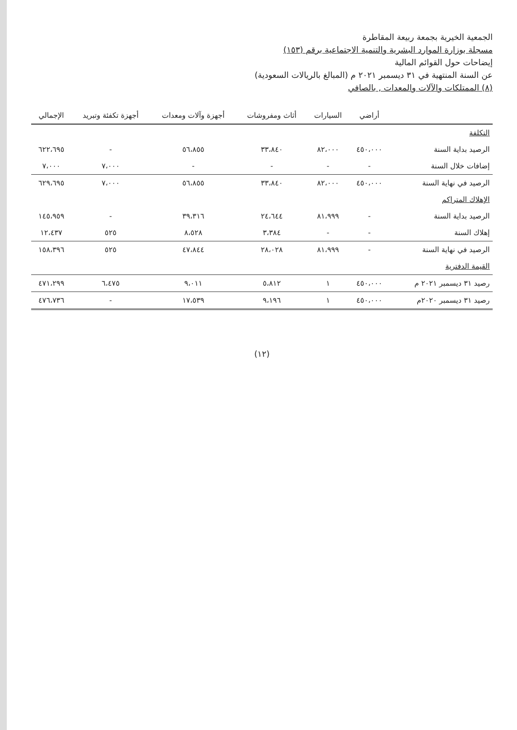الجمعية الخيرية بجمعة ربيعة المقاطرة
مسجلة بوزارة الموارد البشرية والتنمية الاجتماعية برقم (١٥٣)
إيضاحات حول القوائم المالية
عن السنة المنتهية في ٣١ ديسمبر ٢٠٢١ م (المبالغ بالريالات السعودية)
(٨) الممتلكات والآلات والمعدات , بالصافي
| | أراضي | السيارات | أثاث ومفروشات | أجهزة وآلات ومعدات | أجهزة تكفئة وتبريد | الإجمالي |
| --- | --- | --- | --- | --- | --- | --- |
| التكلفة | | | | | | |
| الرصيد بداية السنة | ٤٥٠،٠٠٠ | ٨٢،٠٠٠ | ٣٣،٨٤٠ | ٥٦،٨٥٥ | - | ٦٢٢،٦٩٥ |
| إضافات خلال السنة | - | - | - | - | ٧،٠٠٠ | ٧،٠٠٠ |
| الرصيد في نهاية السنة | ٤٥٠،٠٠٠ | ٨٢،٠٠٠ | ٣٣،٨٤٠ | ٥٦،٨٥٥ | ٧،٠٠٠ | ٦٢٩،٦٩٥ |
| الإهلاك المتراكم | | | | | | |
| الرصيد بداية السنة | - | ٨١،٩٩٩ | ٢٤،٦٤٤ | ٣٩،٣١٦ | - | ١٤٥،٩٥٩ |
| إهلاك السنة | - | - | ٣،٣٨٤ | ٨،٥٢٨ | ٥٢٥ | ١٢،٤٣٧ |
| الرصيد في نهاية السنة | - | ٨١،٩٩٩ | ٢٨،٠٢٨ | ٤٧،٨٤٤ | ٥٢٥ | ١٥٨،٣٩٦ |
| القيمة الدفترية | | | | | | |
| رصيد ٣١ ديسمبر ٢٠٢١ م | ٤٥٠،٠٠٠ | ١ | ٥،٨١٢ | ٩،٠١١ | ٦،٤٧٥ | ٤٧١،٢٩٩ |
| رصيد ٣١ ديسمبر ٢٠٢٠م | ٤٥٠،٠٠٠ | ١ | ٩،١٩٦ | ١٧،٥٣٩ | - | ٤٧٦،٧٣٦ |
(١٢)